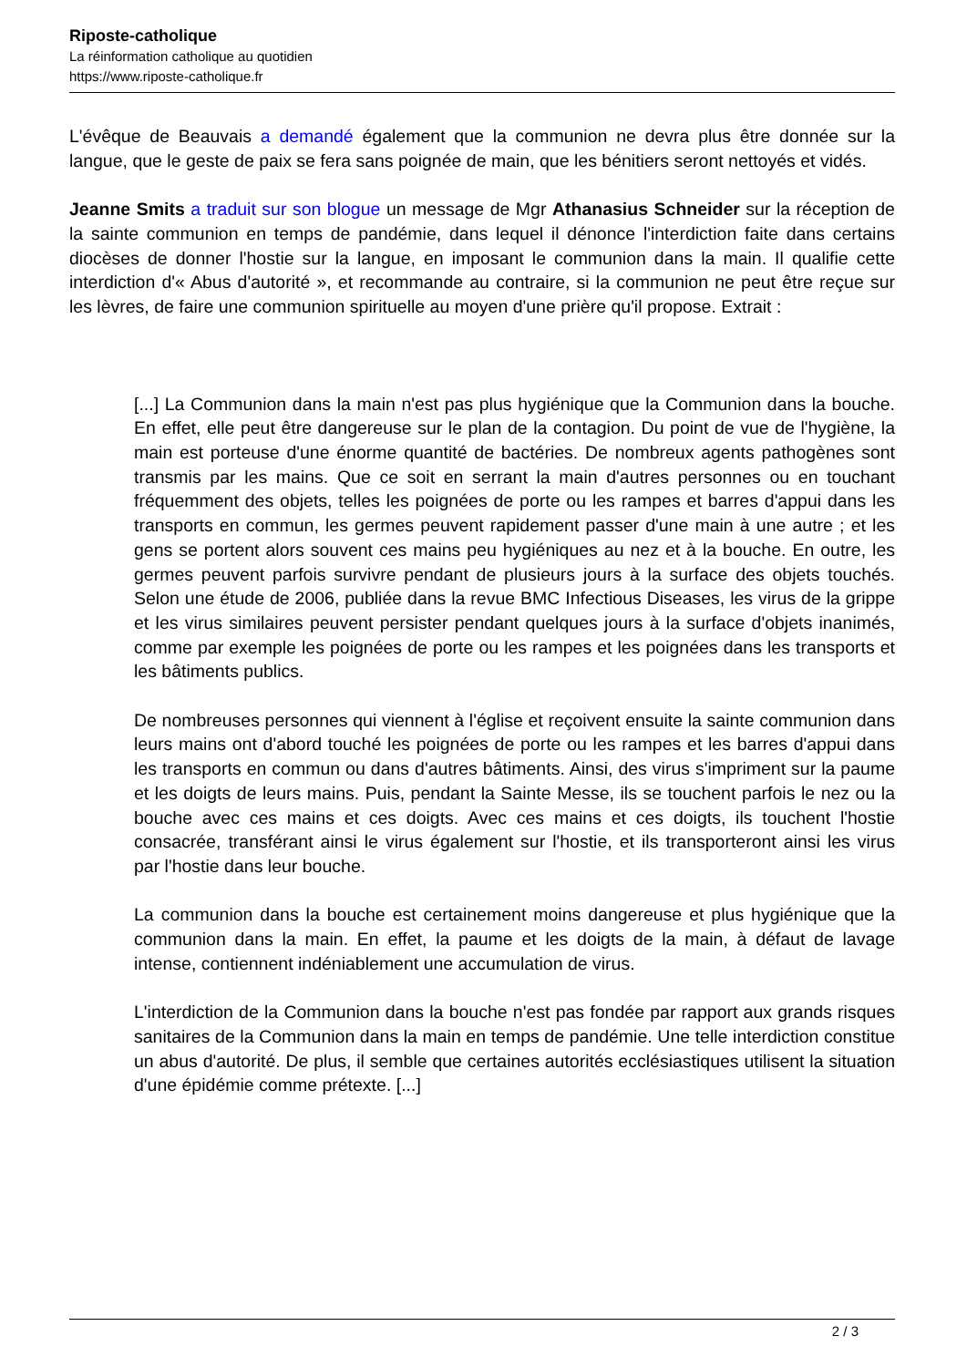Riposte-catholique
La réinformation catholique au quotidien
https://www.riposte-catholique.fr
L'évêque de Beauvais a demandé également que la communion ne devra plus être donnée sur la langue, que le geste de paix se fera sans poignée de main, que les bénitiers seront nettoyés et vidés.
Jeanne Smits a traduit sur son blogue un message de Mgr Athanasius Schneider sur la réception de la sainte communion en temps de pandémie, dans lequel il dénonce l'interdiction faite dans certains diocèses de donner l'hostie sur la langue, en imposant le communion dans la main. Il qualifie cette interdiction d'« Abus d'autorité », et recommande au contraire, si la communion ne peut être reçue sur les lèvres, de faire une communion spirituelle au moyen d'une prière qu'il propose. Extrait :
[...] La Communion dans la main n'est pas plus hygiénique que la Communion dans la bouche. En effet, elle peut être dangereuse sur le plan de la contagion. Du point de vue de l'hygiène, la main est porteuse d'une énorme quantité de bactéries. De nombreux agents pathogènes sont transmis par les mains. Que ce soit en serrant la main d'autres personnes ou en touchant fréquemment des objets, telles les poignées de porte ou les rampes et barres d'appui dans les transports en commun, les germes peuvent rapidement passer d'une main à une autre ; et les gens se portent alors souvent ces mains peu hygiéniques au nez et à la bouche. En outre, les germes peuvent parfois survivre pendant de plusieurs jours à la surface des objets touchés. Selon une étude de 2006, publiée dans la revue BMC Infectious Diseases, les virus de la grippe et les virus similaires peuvent persister pendant quelques jours à la surface d'objets inanimés, comme par exemple les poignées de porte ou les rampes et les poignées dans les transports et les bâtiments publics.
De nombreuses personnes qui viennent à l'église et reçoivent ensuite la sainte communion dans leurs mains ont d'abord touché les poignées de porte ou les rampes et les barres d'appui dans les transports en commun ou dans d'autres bâtiments. Ainsi, des virus s'impriment sur la paume et les doigts de leurs mains. Puis, pendant la Sainte Messe, ils se touchent parfois le nez ou la bouche avec ces mains et ces doigts. Avec ces mains et ces doigts, ils touchent l'hostie consacrée, transférant ainsi le virus également sur l'hostie, et ils transporteront ainsi les virus par l'hostie dans leur bouche.
La communion dans la bouche est certainement moins dangereuse et plus hygiénique que la communion dans la main. En effet, la paume et les doigts de la main, à défaut de lavage intense, contiennent indéniablement une accumulation de virus.
L'interdiction de la Communion dans la bouche n'est pas fondée par rapport aux grands risques sanitaires de la Communion dans la main en temps de pandémie. Une telle interdiction constitue un abus d'autorité. De plus, il semble que certaines autorités ecclésiastiques utilisent la situation d'une épidémie comme prétexte. [...]
2 / 3